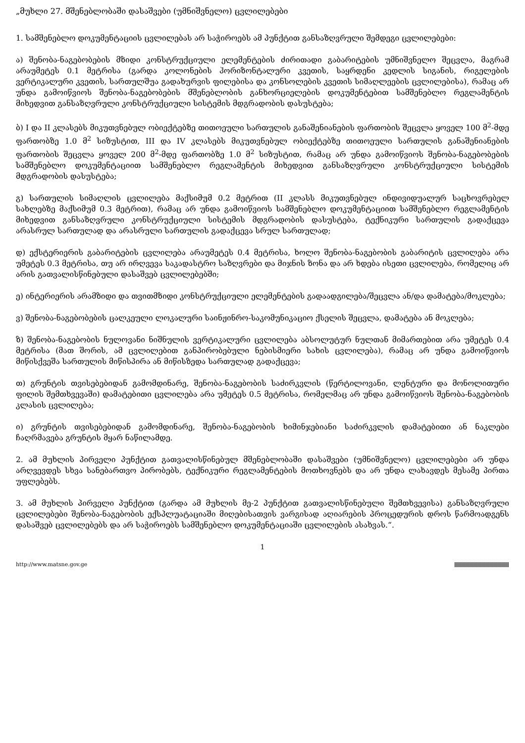„მუხლი 27. მშენებლობაში დასაშვები (უმნიშვნელო) ცვლილებები
1. სამშენებლო დოკუმენტაციის ცვლილებას არ საჭიროებს ამ პუნქტით განსაზღვრული შემდეგი ცვლილებები:
ა) შენობა-ნაგებობების მზიდი კონსტრუქციული ელემენტების ძირითადი გაბარიტების უმნიშვნელო შეცვლა, მაგრამ არაუმეტეს 0.1 მეტრისა (გარდა კოლონების ჰორიზონტალური კვეთის, საყრდენი კედლის სიგანის, რიგელების ვერტიკალური კვეთის, სართულშუა გადახურვის ფილებისა და კონსოლების კვეთის სიმაღლეების ცვლილებისა), რამაც არ უნდა გამოიწვიოს შენობა-ნაგებობების მშენებლობის განხორციელების დოკუმენტებით სამშენებლო რეგლამენტის მიხედვით განსაზღვრული კონსტრუქციული სისტემის მდგრადობის დასუსტება;
ბ) I და II კლასებს მიკუთვნებულ ობიექტებზე თითოეული სართულის განაშენიანების ფართობის შეცვლა ყოველ 100 მ<sup>2</sup>-მდე ფართობზე 1.0 მ<sup>2</sup> სიზუსტით, III და IV კლასებს მიკუთვნებულ ობიექტებზე თითოეული სართულის განაშენიანების ფართობის შეცვლა ყოველ 200 მ<sup>2</sup>-მდე ფართობზე 1.0 მ<sup>2</sup> სიზუსტით, რამაც არ უნდა გამოიწვიოს შენობა-ნაგებობების სამშენებლო დოკუმენტაციით სამშენებლო რეგლამენტის მიხედვით განსაზღვრული კონსტრუქციული სისტემის მდგრადობის დასუსტება;
გ) სართულის სიმაღლის ცვლილება მაქსიმუმ 0.2 მეტრით (II კლასს მიკუთვნებულ ინდივიდუალურ საცხოვრებელ სახლებზე მაქსიმუმ 0.3 მეტრით), რამაც არ უნდა გამოიწვიოს სამშენებლო დოკუმენტაციით სამშენებლო რეგლამენტის მიხედვით განსაზღვრული კონსტრუქციული სისტემის მდგრადობის დასუსტება, ტექნიკური სართულის გადაქცევა არასრულ სართულად და არასრული სართულის გადაქცევა სრულ სართულად;
დ) ექსტერიერის გაბარიტების ცვლილება არაუმეტეს 0.4 მეტრისა, ხოლო შენობა-ნაგებობის გაბარიტის ცვლილება არა უმეტეს 0.3 მეტრისა, თუ არ ირღვევა საკადასტრო საზღვრები და მიჯნის ზონა და არ ხდება ისეთი ცვლილება, რომელიც არ არის გათვალისწინებული დასაშვებ ცვლილებებში;
ე) ინტერიერის არამზიდი და თვითმზიდი კონსტრუქციული ელემენტების გადაადგილება/შეცვლა ან/და დამატება/მოკლება;
ვ) შენობა-ნაგებობების ცალკეული ლოკალური საინჟინრო-საკომუნიკაციო ქსელის შეცვლა, დამატება ან მოკლება;
ზ) შენობა-ნაგებობის ნულოვანი ნიშნულის ვერტიკალური ცვლილება აბსოლუტურ ნულთან მიმართებით არა უმეტეს 0.4 მეტრისა (მათ შორის, ამ ცვლილებით განპირობებული ნებისმიერი სახის ცვლილება), რამაც არ უნდა გამოიწვიოს მიწისქვეშა სართულის მიწისპირა ან მიწისზედა სართულად გადაქცევა;
თ) გრუნტის თვისებებიდან გამომდინარე, შენობა-ნაგებობის საძირკვლის (წერტილოვანი, ლენტური და მონოლითური ფილის შემთხვევაში) დამატებითი ცვლილება არა უმეტეს 0.5 მეტრისა, რომელმაც არ უნდა გამოიწვიოს შენობა-ნაგებობის კლასის ცვლილება;
ი) გრუნტის თვისებებიდან გამომდინარე, შენობა-ნაგებობის ხიმინჯებიანი საძირკვლის დამატებითი ან ნაკლები ჩაღრმავება გრუნტის მყარ ნაწილამდე.
2. ამ მუხლის პირველი პუნქტით გათვალისწინებულ მშენებლობაში დასაშვები (უმნიშვნელო) ცვლილებები არ უნდა არღვევდეს სხვა სანებართვო პირობებს, ტექნიკური რეგლამენტების მოთხოვნებს და არ უნდა ლახავდეს მესამე პირთა უფლებებს.
3. ამ მუხლის პირველი პუნქტით (გარდა ამ მუხლის მე-2 პუნქტით გათვალისწინებული შემთხვევისა) განსაზღვრული ცვლილებები შენობა-ნაგებობის ექსპლუატაციაში მიღებისათვის ვარგისად აღიარების პროცედურის დროს წარმოადგენს დასაშვებ ცვლილებებს და არ საჭიროებს სამშენებლო დოკუმენტაციაში ცვლილების ასახვას.“.
1
http://www.matsne.gov.ge